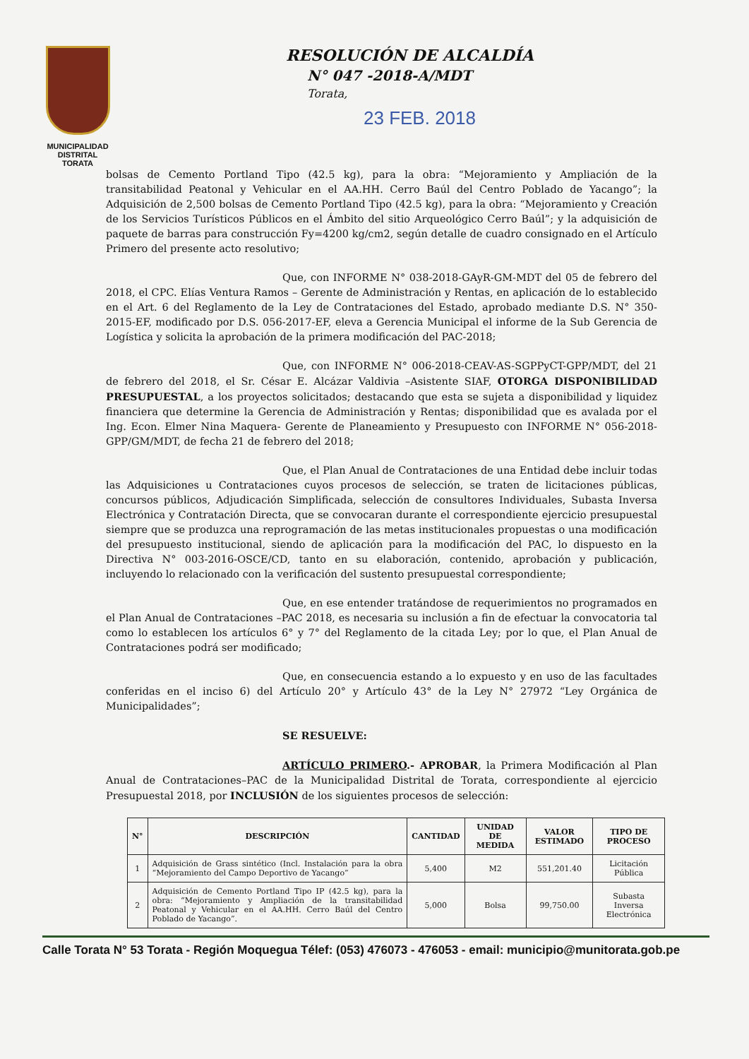MUNICIPALIDAD DISTRITAL
TORATA
RESOLUCIÓN DE ALCALDÍA
N° 047 -2018-A/MDT
Torata,
23 FEB. 2018
bolsas de Cemento Portland Tipo (42.5 kg), para la obra: “Mejoramiento y Ampliación de la transitabilidad Peatonal y Vehicular en el AA.HH. Cerro Baúl del Centro Poblado de Yacango”; la Adquisición de 2,500 bolsas de Cemento Portland Tipo (42.5 kg), para la obra: “Mejoramiento y Creación de los Servicios Turísticos Públicos en el Ámbito del sitio Arqueológico Cerro Baúl”; y la adquisición de paquete de barras para construcción Fy=4200 kg/cm2, según detalle de cuadro consignado en el Artículo Primero del presente acto resolutivo;
Que, con INFORME N° 038-2018-GAyR-GM-MDT del 05 de febrero del 2018, el CPC. Elías Ventura Ramos – Gerente de Administración y Rentas, en aplicación de lo establecido en el Art. 6 del Reglamento de la Ley de Contrataciones del Estado, aprobado mediante D.S. N° 350-2015-EF, modificado por D.S. 056-2017-EF, eleva a Gerencia Municipal el informe de la Sub Gerencia de Logística y solicita la aprobación de la primera modificación del PAC-2018;
Que, con INFORME N° 006-2018-CEAV-AS-SGPPyCT-GPP/MDT, del 21 de febrero del 2018, el Sr. César E. Alcázar Valdivia –Asistente SIAF, OTORGA DISPONIBILIDAD PRESUPUESTAL, a los proyectos solicitados; destacando que esta se sujeta a disponibilidad y liquidez financiera que determine la Gerencia de Administración y Rentas; disponibilidad que es avalada por el Ing. Econ. Elmer Nina Maquera- Gerente de Planeamiento y Presupuesto con INFORME N° 056-2018-GPP/GM/MDT, de fecha 21 de febrero del 2018;
Que, el Plan Anual de Contrataciones de una Entidad debe incluir todas las Adquisiciones u Contrataciones cuyos procesos de selección, se traten de licitaciones públicas, concursos públicos, Adjudicación Simplificada, selección de consultores Individuales, Subasta Inversa Electrónica y Contratación Directa, que se convocaran durante el correspondiente ejercicio presupuestal siempre que se produzca una reprogramación de las metas institucionales propuestas o una modificación del presupuesto institucional, siendo de aplicación para la modificación del PAC, lo dispuesto en la Directiva N° 003-2016-OSCE/CD, tanto en su elaboración, contenido, aprobación y publicación, incluyendo lo relacionado con la verificación del sustento presupuestal correspondiente;
Que, en ese entender tratándose de requerimientos no programados en el Plan Anual de Contrataciones –PAC 2018, es necesaria su inclusión a fin de efectuar la convocatoria tal como lo establecen los artículos 6° y 7° del Reglamento de la citada Ley; por lo que, el Plan Anual de Contrataciones podrá ser modificado;
Que, en consecuencia estando a lo expuesto y en uso de las facultades conferidas en el inciso 6) del Artículo 20° y Artículo 43° de la Ley N° 27972 “Ley Orgánica de Municipalidades”;
SE RESUELVE:
ARTÍCULO PRIMERO.- APROBAR, la Primera Modificación al Plan Anual de Contrataciones–PAC de la Municipalidad Distrital de Torata, correspondiente al ejercicio Presupuestal 2018, por INCLUSIÓN de los siguientes procesos de selección:
| N° | DESCRIPCIÓN | CANTIDAD | UNIDAD DE MEDIDA | VALOR ESTIMADO | TIPO DE PROCESO |
| --- | --- | --- | --- | --- | --- |
| 1 | Adquisición de Grass sintético (Incl. Instalación para la obra “Mejoramiento del Campo Deportivo de Yacango” | 5,400 | M2 | 551,201.40 | Licitación Pública |
| 2 | Adquisición de Cemento Portland Tipo IP (42.5 kg), para la obra: “Mejoramiento y Ampliación de la transitabilidad Peatonal y Vehicular en el AA.HH. Cerro Baúl del Centro Poblado de Yacango”. | 5,000 | Bolsa | 99,750.00 | Subasta Inversa Electrónica |
Calle Torata N° 53 Torata - Región Moquegua Télef: (053) 476073 - 476053 - email: municipio@munitorata.gob.pe